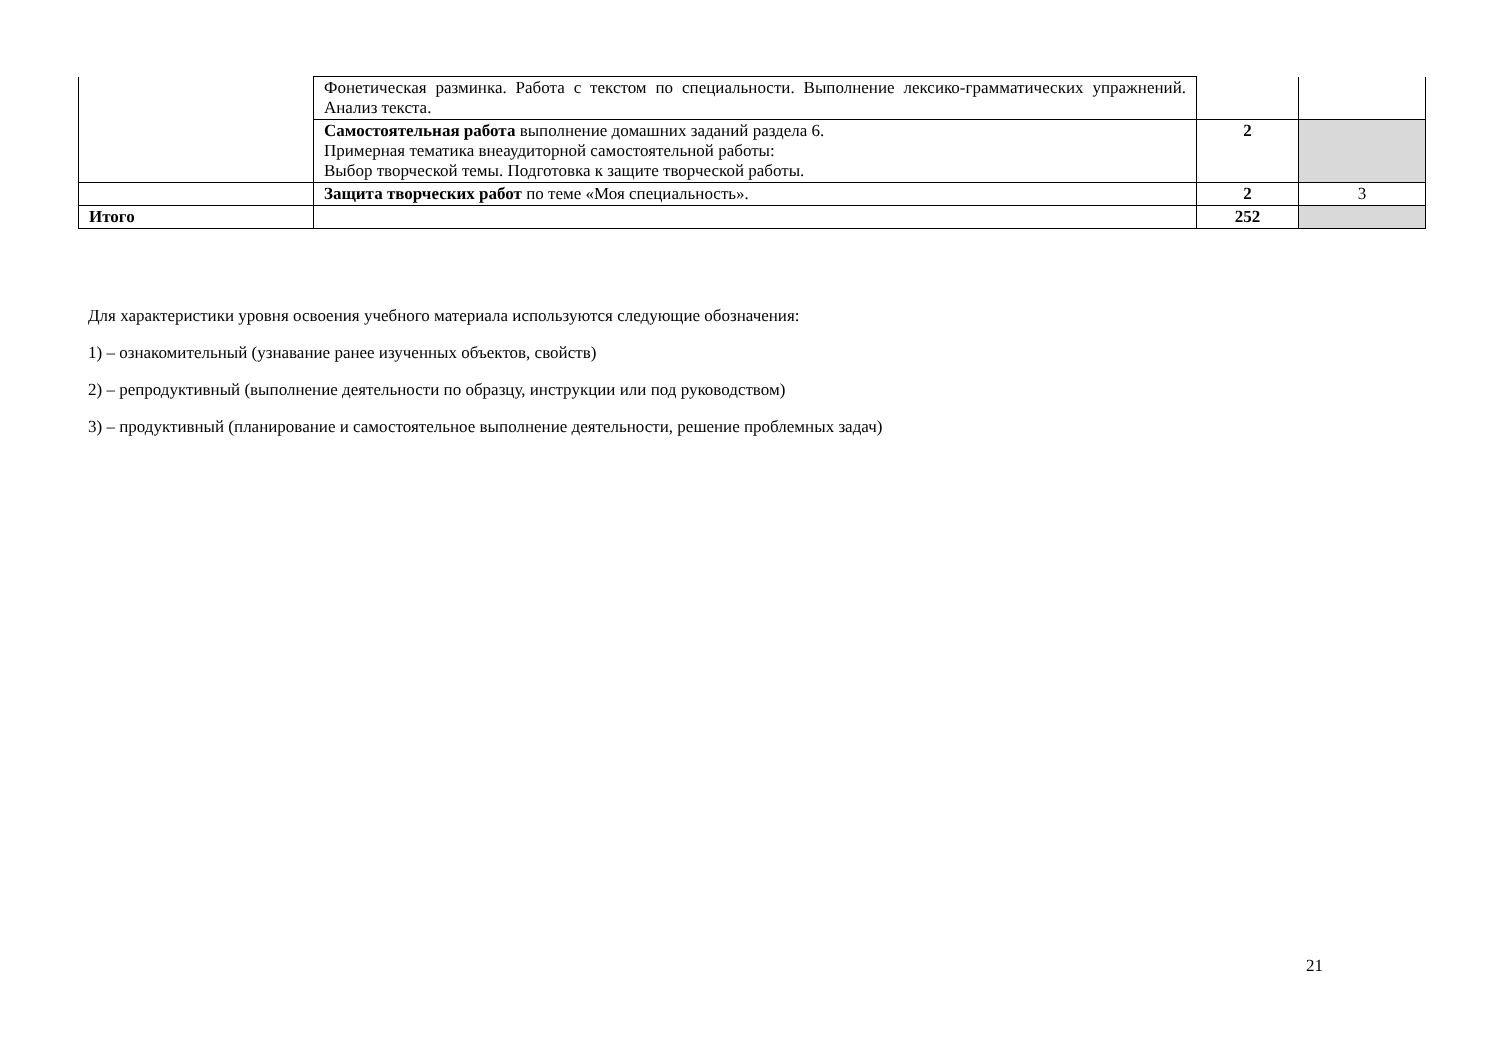| | Фонетическая разминка. Работа с текстом по специальности. Выполнение лексико-грамматических упражнений. Анализ текста. | | |
| | Самостоятельная работа выполнение домашних заданий раздела 6. Примерная тематика внеаудиторной самостоятельной работы: Выбор творческой темы. Подготовка к защите творческой работы. | 2 | |
| | Защита творческих работ по теме «Моя специальность». | 2 | 3 |
| Итого | | 252 | |
Для характеристики уровня освоения учебного материала используются следующие обозначения:
1) – ознакомительный (узнавание ранее изученных объектов, свойств)
2) – репродуктивный (выполнение деятельности по образцу, инструкции или под руководством)
3) – продуктивный (планирование и самостоятельное выполнение деятельности, решение проблемных задач)
21